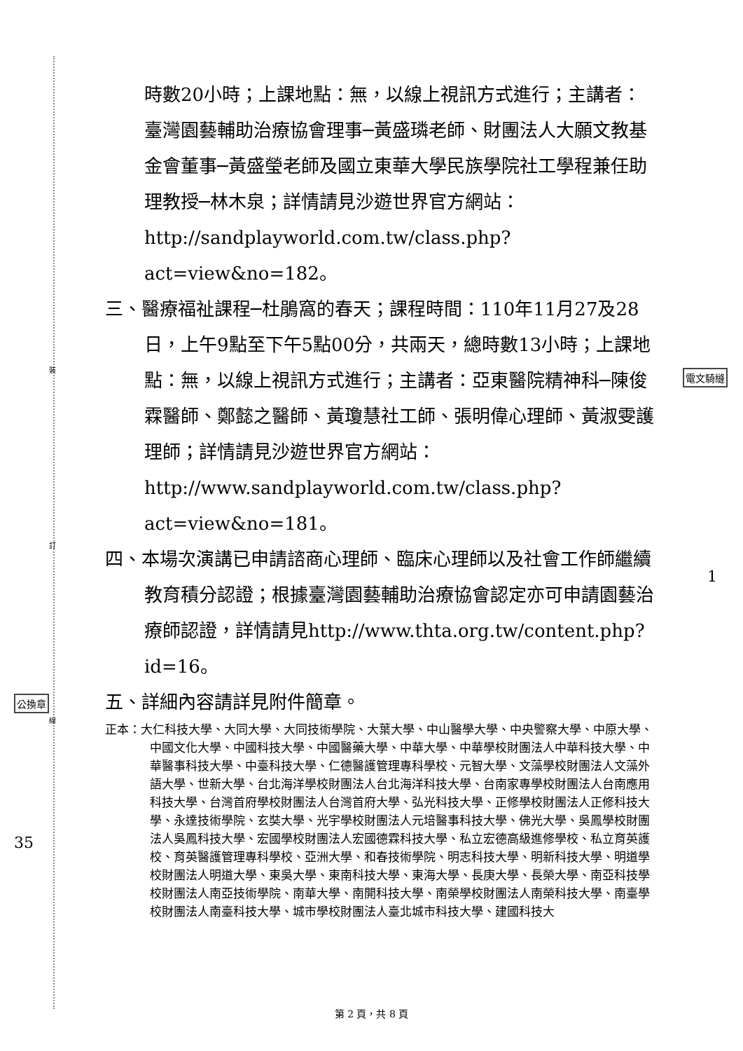裝
訂
線
公換章
電文騎縫
35
1
時數20小時；上課地點：無，以線上視訊方式進行；主講者：臺灣園藝輔助治療協會理事─黃盛璘老師、財團法人大願文教基金會董事─黃盛瑩老師及國立東華大學民族學院社工學程兼任助理教授─林木泉；詳情請見沙遊世界官方網站：http://sandplayworld.com.tw/class.php?act=view&no=182。
三、醫療福祉課程─杜鵑窩的春天；課程時間：110年11月27及28日，上午9點至下午5點00分，共兩天，總時數13小時；上課地點：無，以線上視訊方式進行；主講者：亞東醫院精神科─陳俊霖醫師、鄭懿之醫師、黃瓊慧社工師、張明偉心理師、黃淑雯護理師；詳情請見沙遊世界官方網站：http://www.sandplayworld.com.tw/class.php?act=view&no=181。
四、本場次演講已申請諮商心理師、臨床心理師以及社會工作師繼續教育積分認證；根據臺灣園藝輔助治療協會認定亦可申請園藝治療師認證，詳情請見http://www.thta.org.tw/content.php?id=16。
五、詳細內容請詳見附件簡章。
正本：大仁科技大學、大同大學、大同技術學院、大葉大學、中山醫學大學、中央警察大學、中原大學、中國文化大學、中國科技大學、中國醫藥大學、中華大學、中華學校財團法人中華科技大學、中華醫事科技大學、中臺科技大學、仁德醫護管理專科學校、元智大學、文藻學校財團法人文藻外語大學、世新大學、台北海洋學校財團法人台北海洋科技大學、台南家專學校財團法人台南應用科技大學、台灣首府學校財團法人台灣首府大學、弘光科技大學、正修學校財團法人正修科技大學、永達技術學院、玄奘大學、光宇學校財團法人元培醫事科技大學、佛光大學、吳鳳學校財團法人吳鳳科技大學、宏國學校財團法人宏國德霖科技大學、私立宏德高級進修學校、私立育英護校、育英醫護管理專科學校、亞洲大學、和春技術學院、明志科技大學、明新科技大學、明道學校財團法人明道大學、東吳大學、東南科技大學、東海大學、長庚大學、長榮大學、南亞科技學校財團法人南亞技術學院、南華大學、南開科技大學、南榮學校財團法人南榮科技大學、南臺學校財團法人南臺科技大學、城市學校財團法人臺北城市科技大學、建國科技大
第 2 頁，共 8 頁